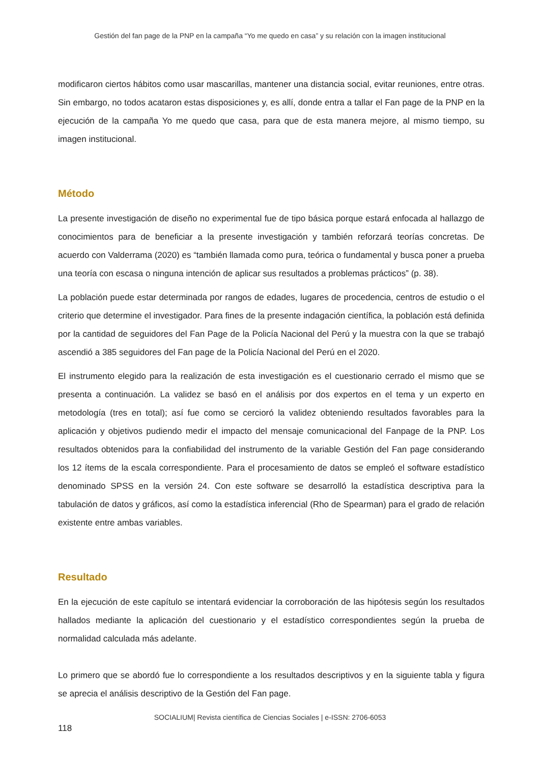Gestión del fan page de la PNP en la campaña “Yo me quedo en casa” y su relación con la imagen institucional
modificaron ciertos hábitos como usar mascarillas, mantener una distancia social, evitar reuniones, entre otras. Sin embargo, no todos acataron estas disposiciones y, es allí, donde entra a tallar el Fan page de la PNP en la ejecución de la campaña Yo me quedo que casa, para que de esta manera mejore, al mismo tiempo, su imagen institucional.
Método
La presente investigación de diseño no experimental fue de tipo básica porque estará enfocada al hallazgo de conocimientos para de beneficiar a la presente investigación y también reforzará teorías concretas. De acuerdo con Valderrama (2020) es “también llamada como pura, teórica o fundamental y busca poner a prueba una teoría con escasa o ninguna intención de aplicar sus resultados a problemas prácticos” (p. 38).
La población puede estar determinada por rangos de edades, lugares de procedencia, centros de estudio o el criterio que determine el investigador. Para fines de la presente indagación científica, la población está definida por la cantidad de seguidores del Fan Page de la Policía Nacional del Perú y la muestra con la que se trabajó ascendió a 385 seguidores del Fan page de la Policía Nacional del Perú en el 2020.
El instrumento elegido para la realización de esta investigación es el cuestionario cerrado el mismo que se presenta a continuación. La validez se basó en el análisis por dos expertos en el tema y un experto en metodología (tres en total); así fue como se cercioró la validez obteniendo resultados favorables para la aplicación y objetivos pudiendo medir el impacto del mensaje comunicacional del Fanpage de la PNP. Los resultados obtenidos para la confiabilidad del instrumento de la variable Gestión del Fan page considerando los 12 ítems de la escala correspondiente. Para el procesamiento de datos se empleó el software estadístico denominado SPSS en la versión 24. Con este software se desarrolló la estadística descriptiva para la tabulación de datos y gráficos, así como la estadística inferencial (Rho de Spearman) para el grado de relación existente entre ambas variables.
Resultado
En la ejecución de este capítulo se intentará evidenciar la corroboración de las hipótesis según los resultados hallados mediante la aplicación del cuestionario y el estadístico correspondientes según la prueba de normalidad calculada más adelante.
Lo primero que se abordó fue lo correspondiente a los resultados descriptivos y en la siguiente tabla y figura se aprecia el análisis descriptivo de la Gestión del Fan page.
SOCIALIUM| Revista científica de Ciencias Sociales | e-ISSN: 2706-6053
118